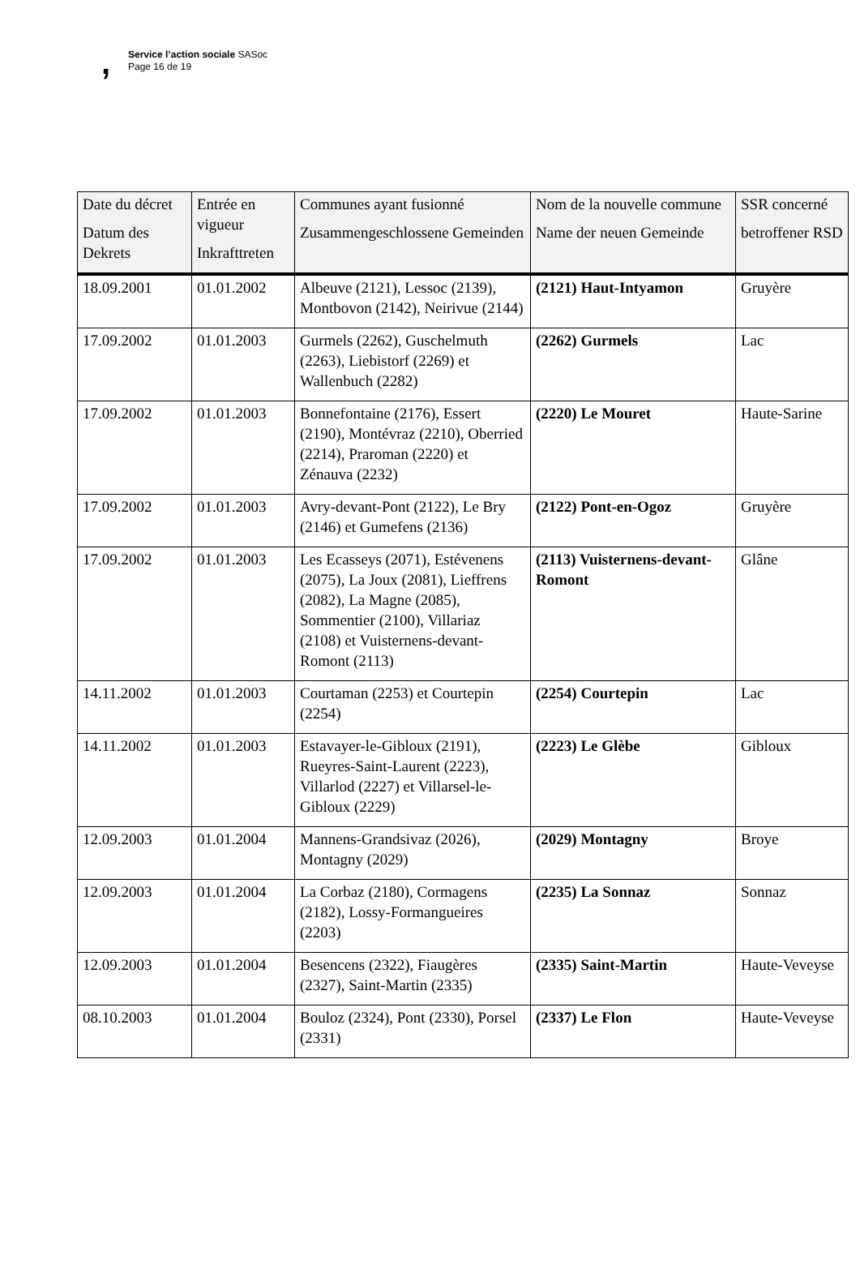,
Service l’action sociale SASoc
Page 16 de 19
| Date du décret Datum des Dekrets | Entrée en vigueur Inkrafttreten | Communes ayant fusionné Zusammengeschlossene Gemeinden | Nom de la nouvelle commune Name der neuen Gemeinde | SSR concerné betroffener RSD |
| --- | --- | --- | --- | --- |
| 18.09.2001 | 01.01.2002 | Albeuve (2121), Lessoc (2139), Montbovon (2142), Neirivue (2144) | (2121) Haut-Intyamon | Gruyère |
| 17.09.2002 | 01.01.2003 | Gurmels (2262), Guschelmuth (2263), Liebistorf (2269) et Wallenbuch (2282) | (2262) Gurmels | Lac |
| 17.09.2002 | 01.01.2003 | Bonnefontaine (2176), Essert (2190), Montévraz (2210), Oberried (2214), Praroman (2220) et Zénauva (2232) | (2220) Le Mouret | Haute-Sarine |
| 17.09.2002 | 01.01.2003 | Avry-devant-Pont (2122), Le Bry (2146) et Gumefens (2136) | (2122) Pont-en-Ogoz | Gruyère |
| 17.09.2002 | 01.01.2003 | Les Ecasseys (2071), Estévenens (2075), La Joux (2081), Lieffrens (2082), La Magne (2085), Sommentier (2100), Villariaz (2108) et Vuisternens-devant-Romont (2113) | (2113) Vuisternens-devant-Romont | Glâne |
| 14.11.2002 | 01.01.2003 | Courtaman (2253) et Courtepin (2254) | (2254) Courtepin | Lac |
| 14.11.2002 | 01.01.2003 | Estavayer-le-Gibloux (2191), Rueyres-Saint-Laurent (2223), Villarlod (2227) et Villarsel-le-Gibloux (2229) | (2223) Le Glèbe | Gibloux |
| 12.09.2003 | 01.01.2004 | Mannens-Grandsivaz (2026), Montagny (2029) | (2029) Montagny | Broye |
| 12.09.2003 | 01.01.2004 | La Corbaz (2180), Cormagens (2182), Lossy-Formangueires (2203) | (2235) La Sonnaz | Sonnaz |
| 12.09.2003 | 01.01.2004 | Besencens (2322), Fiaugères (2327), Saint-Martin (2335) | (2335) Saint-Martin | Haute-Veveyse |
| 08.10.2003 | 01.01.2004 | Bouloz (2324), Pont (2330), Porsel (2331) | (2337) Le Flon | Haute-Veveyse |